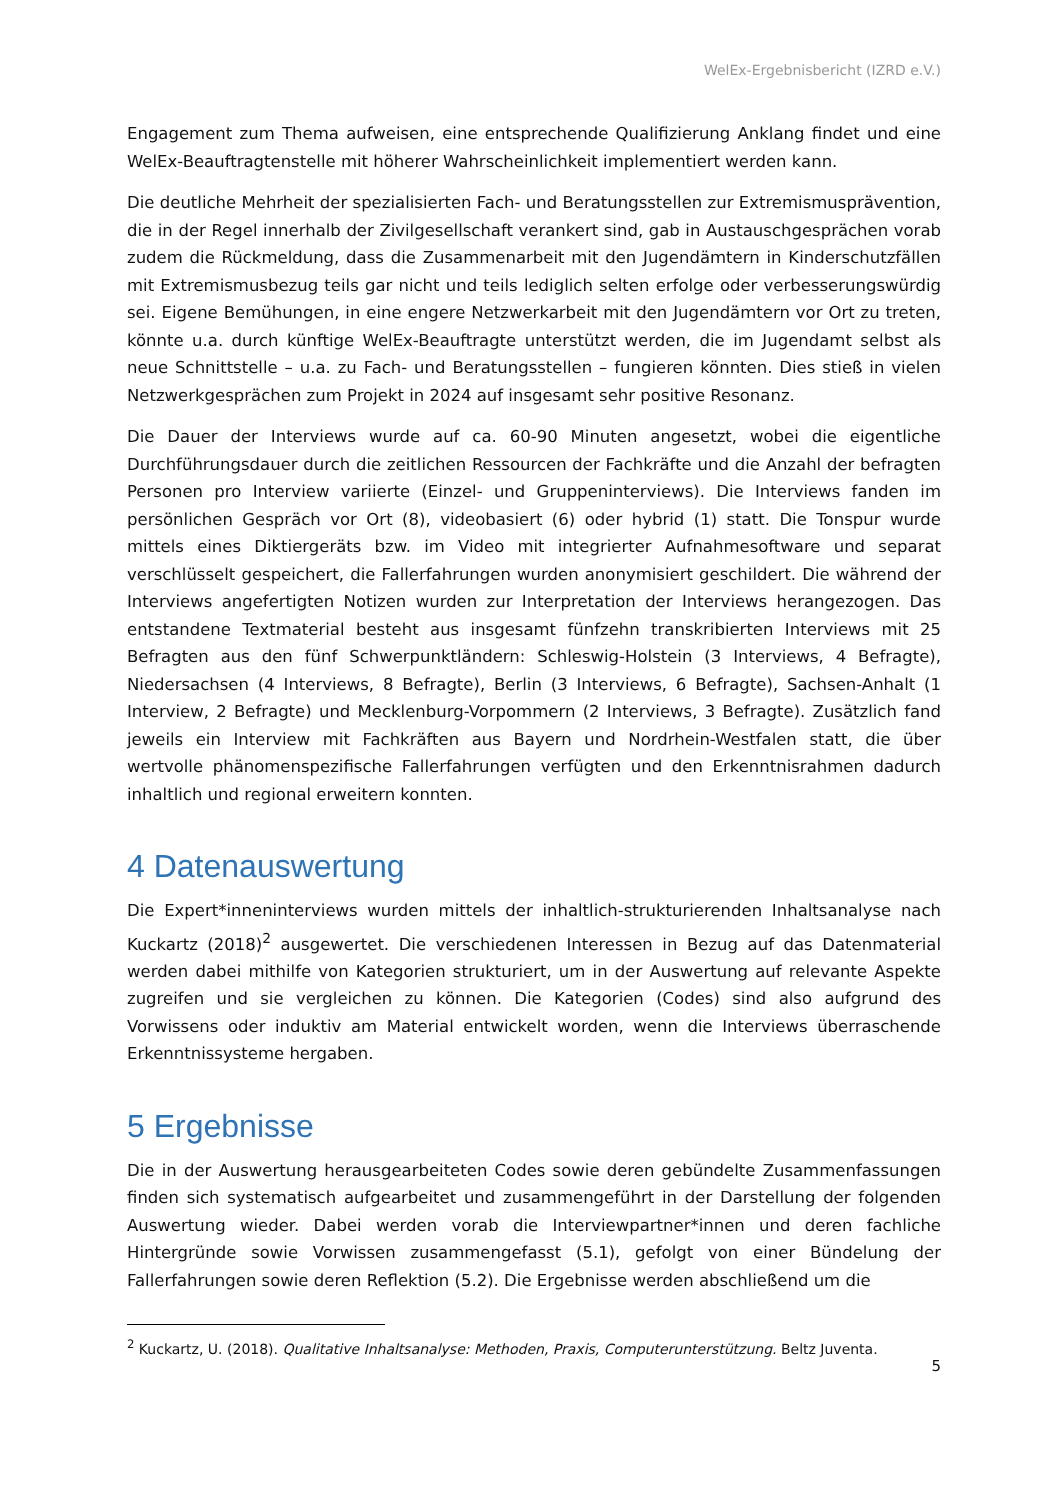WelEx-Ergebnisbericht (IZRD e.V.)
Engagement zum Thema aufweisen, eine entsprechende Qualifizierung Anklang findet und eine WelEx-Beauftragtenstelle mit höherer Wahrscheinlichkeit implementiert werden kann.
Die deutliche Mehrheit der spezialisierten Fach- und Beratungsstellen zur Extremismusprävention, die in der Regel innerhalb der Zivilgesellschaft verankert sind, gab in Austauschgesprächen vorab zudem die Rückmeldung, dass die Zusammenarbeit mit den Jugendämtern in Kinderschutzfällen mit Extremismusbezug teils gar nicht und teils lediglich selten erfolge oder verbesserungswürdig sei. Eigene Bemühungen, in eine engere Netzwerkarbeit mit den Jugendämtern vor Ort zu treten, könnte u.a. durch künftige WelEx-Beauftragte unterstützt werden, die im Jugendamt selbst als neue Schnittstelle – u.a. zu Fach- und Beratungsstellen – fungieren könnten. Dies stieß in vielen Netzwerkgesprächen zum Projekt in 2024 auf insgesamt sehr positive Resonanz.
Die Dauer der Interviews wurde auf ca. 60-90 Minuten angesetzt, wobei die eigentliche Durchführungsdauer durch die zeitlichen Ressourcen der Fachkräfte und die Anzahl der befragten Personen pro Interview variierte (Einzel- und Gruppeninterviews). Die Interviews fanden im persönlichen Gespräch vor Ort (8), videobasiert (6) oder hybrid (1) statt. Die Tonspur wurde mittels eines Diktiergeräts bzw. im Video mit integrierter Aufnahmesoftware und separat verschlüsselt gespeichert, die Fallerfahrungen wurden anonymisiert geschildert. Die während der Interviews angefertigten Notizen wurden zur Interpretation der Interviews herangezogen. Das entstandene Textmaterial besteht aus insgesamt fünfzehn transkribierten Interviews mit 25 Befragten aus den fünf Schwerpunktländern: Schleswig-Holstein (3 Interviews, 4 Befragte), Niedersachsen (4 Interviews, 8 Befragte), Berlin (3 Interviews, 6 Befragte), Sachsen-Anhalt (1 Interview, 2 Befragte) und Mecklenburg-Vorpommern (2 Interviews, 3 Befragte). Zusätzlich fand jeweils ein Interview mit Fachkräften aus Bayern und Nordrhein-Westfalen statt, die über wertvolle phänomenspezifische Fallerfahrungen verfügten und den Erkenntnisrahmen dadurch inhaltlich und regional erweitern konnten.
4 Datenauswertung
Die Expert*inneninterviews wurden mittels der inhaltlich-strukturierenden Inhaltsanalyse nach Kuckartz (2018)<sup>2</sup> ausgewertet. Die verschiedenen Interessen in Bezug auf das Datenmaterial werden dabei mithilfe von Kategorien strukturiert, um in der Auswertung auf relevante Aspekte zugreifen und sie vergleichen zu können. Die Kategorien (Codes) sind also aufgrund des Vorwissens oder induktiv am Material entwickelt worden, wenn die Interviews überraschende Erkenntnissysteme hergaben.
5 Ergebnisse
Die in der Auswertung herausgearbeiteten Codes sowie deren gebündelte Zusammenfassungen finden sich systematisch aufgearbeitet und zusammengeführt in der Darstellung der folgenden Auswertung wieder. Dabei werden vorab die Interviewpartner*innen und deren fachliche Hintergründe sowie Vorwissen zusammengefasst (5.1), gefolgt von einer Bündelung der Fallerfahrungen sowie deren Reflektion (5.2). Die Ergebnisse werden abschließend um die
<sup>2</sup> Kuckartz, U. (2018). Qualitative Inhaltsanalyse: Methoden, Praxis, Computerunterstützung. Beltz Juventa.
5